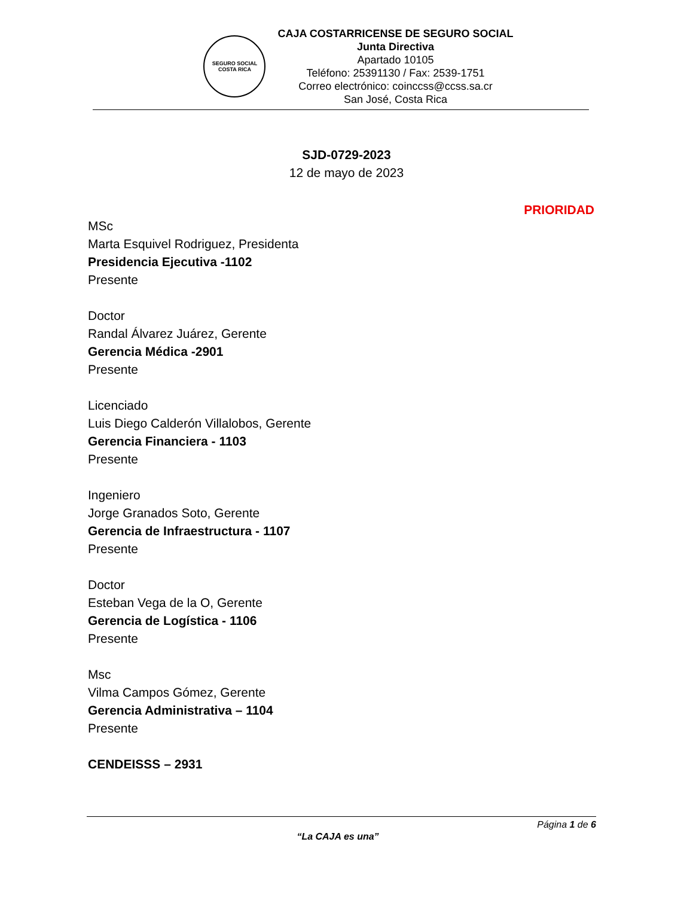SEGURO SOCIAL
COSTA RICA
CAJA COSTARRICENSE DE SEGURO SOCIAL
Junta Directiva
Apartado 10105
Teléfono: 25391130 / Fax: 2539-1751
Correo electrónico: coinccss@ccss.sa.cr
San José, Costa Rica
SJD-0729-2023
12 de mayo de 2023
PRIORIDAD
MSc
Marta Esquivel Rodriguez, Presidenta
Presidencia Ejecutiva -1102
Presente
Doctor
Randal Álvarez Juárez, Gerente
Gerencia Médica -2901
Presente
Licenciado
Luis Diego Calderón Villalobos, Gerente
Gerencia Financiera - 1103
Presente
Ingeniero
Jorge Granados Soto, Gerente
Gerencia de Infraestructura - 1107
Presente
Doctor
Esteban Vega de la O, Gerente
Gerencia de Logística - 1106
Presente
Msc
Vilma Campos Gómez, Gerente
Gerencia Administrativa – 1104
Presente
CENDEISSS – 2931
Página 1 de 6
“La CAJA es una”